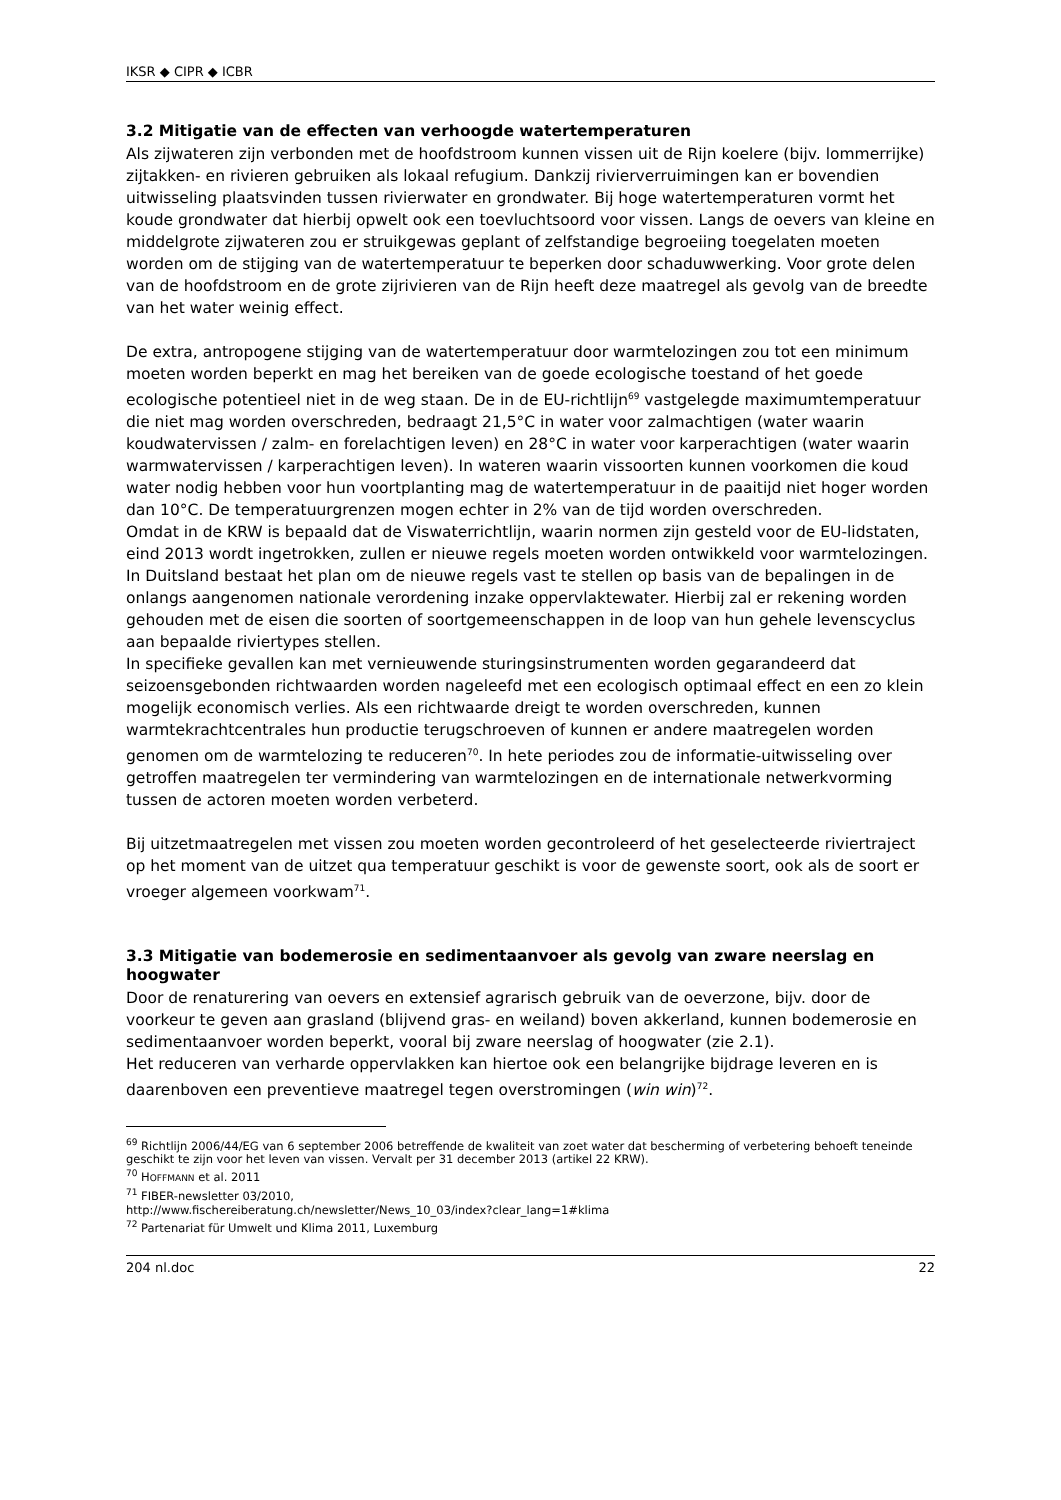IKSR ◆ CIPR ◆ ICBR
3.2 Mitigatie van de effecten van verhoogde watertemperaturen
Als zijwateren zijn verbonden met de hoofdstroom kunnen vissen uit de Rijn koelere (bijv. lommerrijke) zijtakken- en rivieren gebruiken als lokaal refugium. Dankzij rivierverruimingen kan er bovendien uitwisseling plaatsvinden tussen rivierwater en grondwater. Bij hoge watertemperaturen vormt het koude grondwater dat hierbij opwelt ook een toevluchtsoord voor vissen. Langs de oevers van kleine en middelgrote zijwateren zou er struikgewas geplant of zelfstandige begroeiing toegelaten moeten worden om de stijging van de watertemperatuur te beperken door schaduwwerking. Voor grote delen van de hoofdstroom en de grote zijrivieren van de Rijn heeft deze maatregel als gevolg van de breedte van het water weinig effect.
De extra, antropogene stijging van de watertemperatuur door warmtelozingen zou tot een minimum moeten worden beperkt en mag het bereiken van de goede ecologische toestand of het goede ecologische potentieel niet in de weg staan. De in de EU-richtlijn<sup>69</sup> vastgelegde maximumtemperatuur die niet mag worden overschreden, bedraagt 21,5°C in water voor zalmachtigen (water waarin koudwatervissen / zalm- en forelachtigen leven) en 28°C in water voor karperachtigen (water waarin warmwatervissen / karperachtigen leven). In wateren waarin vissoorten kunnen voorkomen die koud water nodig hebben voor hun voortplanting mag de watertemperatuur in de paaitijd niet hoger worden dan 10°C. De temperatuurgrenzen mogen echter in 2% van de tijd worden overschreden.
Omdat in de KRW is bepaald dat de Viswaterrichtlijn, waarin normen zijn gesteld voor de EU-lidstaten, eind 2013 wordt ingetrokken, zullen er nieuwe regels moeten worden ontwikkeld voor warmtelozingen. In Duitsland bestaat het plan om de nieuwe regels vast te stellen op basis van de bepalingen in de onlangs aangenomen nationale verordening inzake oppervlaktewater. Hierbij zal er rekening worden gehouden met de eisen die soorten of soortgemeenschappen in de loop van hun gehele levenscyclus aan bepaalde riviertypes stellen.
In specifieke gevallen kan met vernieuwende sturingsinstrumenten worden gegarandeerd dat seizoensgebonden richtwaarden worden nageleefd met een ecologisch optimaal effect en een zo klein mogelijk economisch verlies. Als een richtwaarde dreigt te worden overschreden, kunnen warmtekrachtcentrales hun productie terugschroeven of kunnen er andere maatregelen worden genomen om de warmtelozing te reduceren<sup>70</sup>. In hete periodes zou de informatie-uitwisseling over getroffen maatregelen ter vermindering van warmtelozingen en de internationale netwerkvorming tussen de actoren moeten worden verbeterd.
Bij uitzetmaatregelen met vissen zou moeten worden gecontroleerd of het geselecteerde riviertraject op het moment van de uitzet qua temperatuur geschikt is voor de gewenste soort, ook als de soort er vroeger algemeen voorkwam<sup>71</sup>.
3.3 Mitigatie van bodemerosie en sedimentaanvoer als gevolg van zware neerslag en hoogwater
Door de renaturering van oevers en extensief agrarisch gebruik van de oeverzone, bijv. door de voorkeur te geven aan grasland (blijvend gras- en weiland) boven akkerland, kunnen bodemerosie en sedimentaanvoer worden beperkt, vooral bij zware neerslag of hoogwater (zie 2.1).
Het reduceren van verharde oppervlakken kan hiertoe ook een belangrijke bijdrage leveren en is daarenboven een preventieve maatregel tegen overstromingen (win win)<sup>72</sup>.
<sup>69</sup> Richtlijn 2006/44/EG van 6 september 2006 betreffende de kwaliteit van zoet water dat bescherming of verbetering behoeft teneinde geschikt te zijn voor het leven van vissen. Vervalt per 31 december 2013 (artikel 22 KRW).
<sup>70</sup> HOFFMANN et al. 2011
<sup>71</sup> FIBER-newsletter 03/2010,
http://www.fischereiberatung.ch/newsletter/News_10_03/index?clear_lang=1#klima
<sup>72</sup> Partenariat für Umwelt und Klima 2011, Luxemburg
204 nl.doc 22